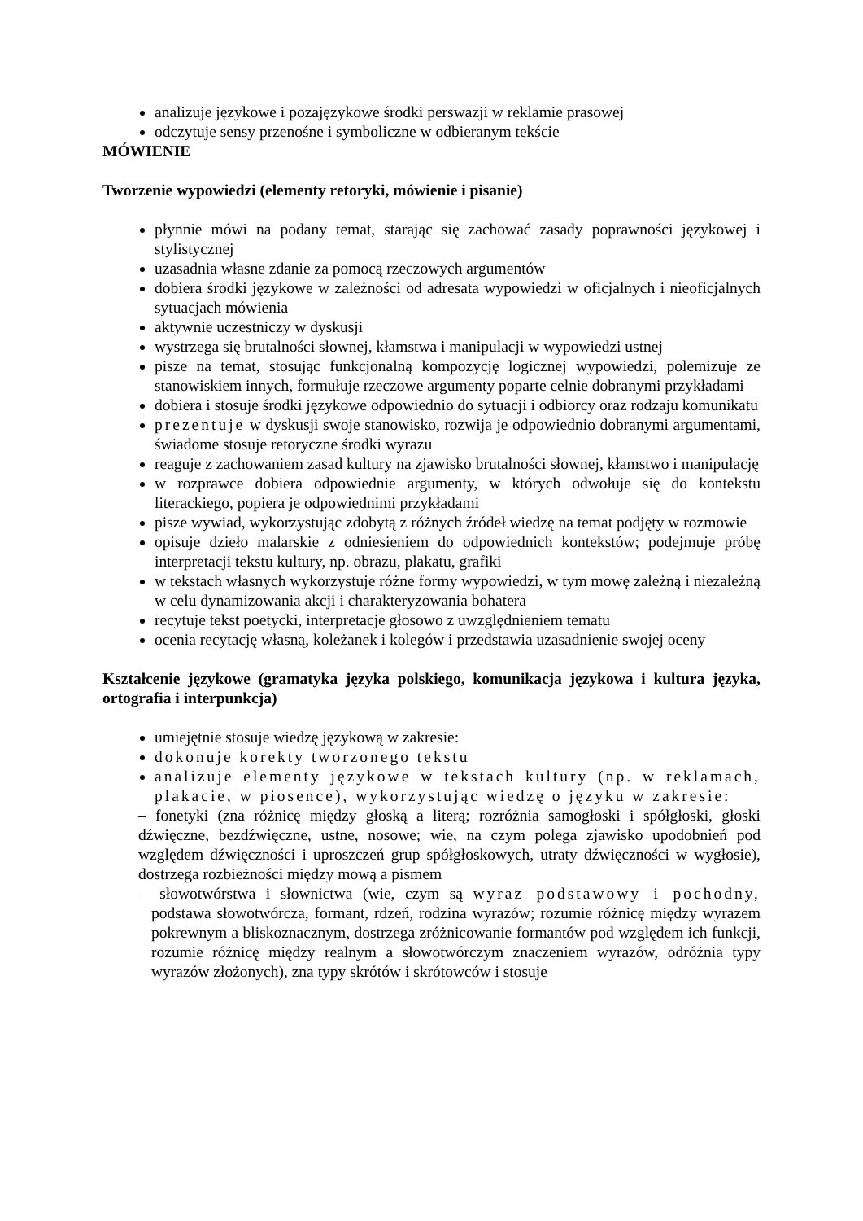analizuje językowe i pozajęzykowe środki perswazji w reklamie prasowej
odczytuje sensy przenośne i symboliczne w odbieranym tekście
MÓWIENIE
Tworzenie wypowiedzi (elementy retoryki, mówienie i pisanie)
płynnie mówi na podany temat, starając się zachować zasady poprawności językowej i stylistycznej
uzasadnia własne zdanie za pomocą rzeczowych argumentów
dobiera środki językowe w zależności od adresata wypowiedzi w oficjalnych i nieoficjalnych sytuacjach mówienia
aktywnie uczestniczy w dyskusji
wystrzega się brutalności słownej, kłamstwa i manipulacji w wypowiedzi ustnej
pisze na temat, stosując funkcjonalną kompozycję logicznej wypowiedzi, polemizuje ze stanowiskiem innych, formułuje rzeczowe argumenty poparte celnie dobranymi przykładami
dobiera i stosuje środki językowe odpowiednio do sytuacji i odbiorcy oraz rodzaju komunikatu
prezentuje w dyskusji swoje stanowisko, rozwija je odpowiednio dobranymi argumentami, świadome stosuje retoryczne środki wyrazu
reaguje z zachowaniem zasad kultury na zjawisko brutalności słownej, kłamstwo i manipulację
w rozprawce dobiera odpowiednie argumenty, w których odwołuje się do kontekstu literackiego, popiera je odpowiednimi przykładami
pisze wywiad, wykorzystując zdobytą z różnych źródeł wiedzę na temat podjęty w rozmowie
opisuje dzieło malarskie z odniesieniem do odpowiednich kontekstów; podejmuje próbę interpretacji tekstu kultury, np. obrazu, plakatu, grafiki
w tekstach własnych wykorzystuje różne formy wypowiedzi, w tym mowę zależną i niezależną w celu dynamizowania akcji i charakteryzowania bohatera
recytuje tekst poetycki, interpretacje głosowo z uwzględnieniem tematu
ocenia recytację własną, koleżanek i kolegów i przedstawia uzasadnienie swojej oceny
Kształcenie językowe (gramatyka języka polskiego, komunikacja językowa i kultura języka, ortografia i interpunkcja)
umiejętnie stosuje wiedzę językową w zakresie:
dokonuje korekty tworzonego tekstu
analizuje elementy językowe w tekstach kultury (np. w reklamach, plakacie, w piosence), wykorzystując wiedzę o języku w zakresie:
– fonetyki (zna różnicę między głoską a literą; rozróżnia samogłoski i spółgłoski, głoski dźwięczne, bezdźwięczne, ustne, nosowe; wie, na czym polega zjawisko upodobnień pod względem dźwięczności i uproszczeń grup spółgłoskowych, utraty dźwięczności w wygłosie), dostrzega rozbieżności między mową a pismem
– słowotwórstwa i słownictwa (wie, czym są wyraz podstawowy i pochodny, podstawa słowotwórcza, formant, rdzeń, rodzina wyrazów; rozumie różnicę między wyrazem pokrewnym a bliskoznacznym, dostrzega zróżnicowanie formantów pod względem ich funkcji, rozumie różnicę między realnym a słowotwórczym znaczeniem wyrazów, odróżnia typy wyrazów złożonych), zna typy skrótów i skrótowców i stosuje